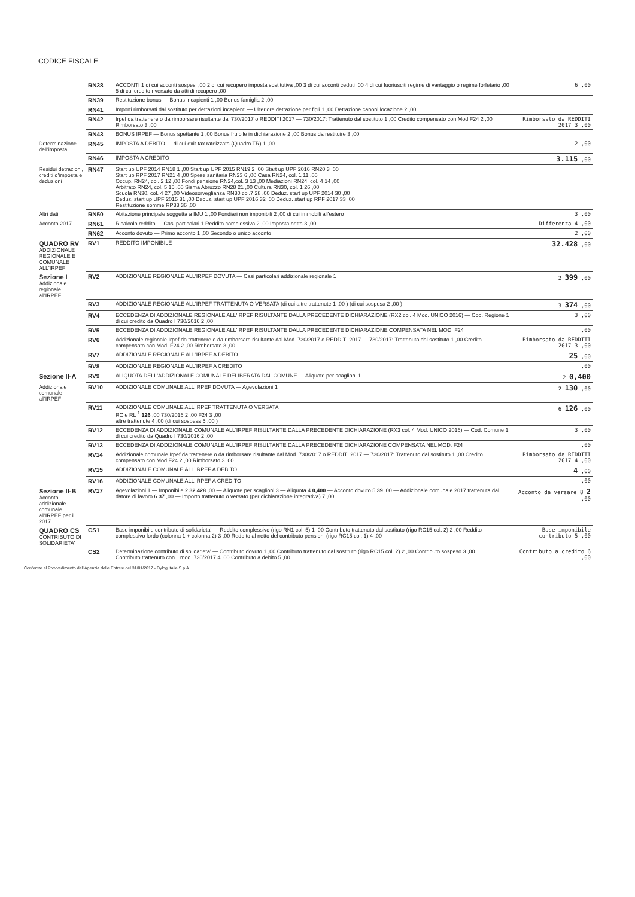CODICE FISCALE
| | RN38 | ACCONTI 1 di cui acconti sospesi ,00 2 di cui recupero imposta sostitutiva ,00 3 di cui acconti ceduti ,00 4 di cui fuoriusciti regime di vantaggio o regime forfetario ,00 5 di cui credito riversato da atti di recupero ,00 | 6 ,00 |
| | RN39 | Restituzione bonus — Bonus incapienti 1 ,00 Bonus famiglia 2 ,00 | |
| | RN41 | Importi rimborsati dal sostituto per detrazioni incapienti — Ulteriore detrazione per figli 1 ,00 Detrazione canoni locazione 2 ,00 | |
| | RN42 | Irpef da trattenere o da rimborsare risultante dal 730/2017 o REDDITI 2017 — 730/2017: Trattenuto dal sostituto 1 ,00 Credito compensato con Mod F24 2 ,00 Rimborsato 3 ,00 | Rimborsato da REDDITI 2017 3 ,00 |
| | RN43 | BONUS IRPEF — Bonus spettante 1 ,00 Bonus fruibile in dichiarazione 2 ,00 Bonus da restituire 3 ,00 | |
| Determinazione dell'imposta | RN45 | IMPOSTA A DEBITO — di cui exit-tax rateizzata (Quadro TR) 1 ,00 | 2 ,00 |
| | RN46 | IMPOSTA A CREDITO | 3.115 ,00 |
| Residui detrazioni, crediti d'imposta e deduzioni | RN47 | Start up UPF 2014 RN18 1 ,00 Start up UPF 2015 RN19 2 ,00 Start up UPF 2016 RN20 3 ,00 Start up RPF 2017 RN21 4 ,00 Spese sanitaria RN23 6 ,00 Casa RN24, col. 1 11 ,00 Occup. RN24, col. 2 12 ,00 Fondi pensione RN24,col. 3 13 ,00 Mediazioni RN24, col. 4 14 ,00 Arbitrato RN24, col. 5 15 ,00 Sisma Abruzzo RN28 21 ,00 Cultura RN30, col. 1 26 ,00 Scuola RN30, col. 4 27 ,00 Videosorveglianza RN30 col.7 28 ,00 Deduz. start up UPF 2014 30 ,00 Deduz. start up UPF 2015 31 ,00 Deduz. start up UPF 2016 32 ,00 Deduz. start up RPF 2017 33 ,00 Restituzione somme RP33 36 ,00 | |
| Altri dati | RN50 | Abitazione principale soggetta a IMU 1 ,00 Fondiari non imponibili 2 ,00 di cui immobili all'estero | 3 ,00 |
| Acconto 2017 | RN61 | Ricalcolo reddito — Casi particolari 1 Reddito complessivo 2 ,00 Imposta netta 3 ,00 | Differenza 4 ,00 |
| | RN62 | Acconto dovuto — Primo acconto 1 ,00 Secondo o unico acconto | 2 ,00 |
| QUADRO RV ADDIZIONALE REGIONALE E COMUNALE ALL'IRPEF | RV1 | REDDITO IMPONIBILE | 32.428 ,00 |
| Sezione I Addizionale regionale all'IRPEF | RV2 | ADDIZIONALE REGIONALE ALL'IRPEF DOVUTA — Casi particolari addizionale regionale 1 | 2 399 ,00 |
| | RV3 | ADDIZIONALE REGIONALE ALL'IRPEF TRATTENUTA O VERSATA (di cui altre trattenute 1 ,00 ) (di cui sospesa 2 ,00 ) | 3 374 ,00 |
| | RV4 | ECCEDENZA DI ADDIZIONALE REGIONALE ALL'IRPEF RISULTANTE DALLA PRECEDENTE DICHIARAZIONE (RX2 col. 4 Mod. UNICO 2016) — Cod. Regione 1 di cui credito da Quadro I 730/2016 2 ,00 | 3 ,00 |
| | RV5 | ECCEDENZA DI ADDIZIONALE REGIONALE ALL'IRPEF RISULTANTE DALLA PRECEDENTE DICHIARAZIONE COMPENSATA NEL MOD. F24 | ,00 |
| | RV6 | Addizionale regionale Irpef da trattenere o da rimborsare risultante dal Mod. 730/2017 o REDDITI 2017 — 730/2017: Trattenuto dal sostituto 1 ,00 Credito compensato con Mod. F24 2 ,00 Rimborsato 3 ,00 | Rimborsato da REDDITI 2017 3 ,00 |
| | RV7 | ADDIZIONALE REGIONALE ALL'IRPEF A DEBITO | 25 ,00 |
| | RV8 | ADDIZIONALE REGIONALE ALL'IRPEF A CREDITO | ,00 |
| Sezione II-A | RV9 | ALIQUOTA DELL'ADDIZIONALE COMUNALE DELIBERATA DAL COMUNE — Aliquote per scaglioni 1 | 2 0,400 |
| Addizionale comunale all'IRPEF | RV10 | ADDIZIONALE COMUNALE ALL'IRPEF DOVUTA — Agevolazioni 1 | 2 130 ,00 |
| | RV11 | ADDIZIONALE COMUNALE ALL'IRPEF TRATTENUTA O VERSATA RC e RL <sup>1</sup> 126 ,00 730/2016 2 ,00 F24 3 ,00 altre trattenute 4 ,00 (di cui sospesa 5 ,00 ) | 6 126 ,00 |
| | RV12 | ECCEDENZA DI ADDIZIONALE COMUNALE ALL'IRPEF RISULTANTE DALLA PRECEDENTE DICHIARAZIONE (RX3 col. 4 Mod. UNICO 2016) — Cod. Comune 1 di cui credito da Quadro I 730/2016 2 ,00 | 3 ,00 |
| | RV13 | ECCEDENZA DI ADDIZIONALE COMUNALE ALL'IRPEF RISULTANTE DALLA PRECEDENTE DICHIARAZIONE COMPENSATA NEL MOD. F24 | ,00 |
| | RV14 | Addizionale comunale Irpef da trattenere o da rimborsare risultante dal Mod. 730/2017 o REDDITI 2017 — 730/2017: Trattenuto dal sostituto 1 ,00 Credito compensato con Mod F24 2 ,00 Rimborsato 3 ,00 | Rimborsato da REDDITI 2017 4 ,00 |
| | RV15 | ADDIZIONALE COMUNALE ALL'IRPEF A DEBITO | 4 ,00 |
| | RV16 | ADDIZIONALE COMUNALE ALL'IRPEF A CREDITO | ,00 |
| Sezione II-B Acconto addizionale comunale all'IRPEF per il 2017 | RV17 | Agevolazioni 1 — Imponibile 2 32.428 ,00 — Aliquote per scaglioni 3 — Aliquota 4 0,400 — Acconto dovuto 5 39 ,00 — Addizionale comunale 2017 trattenuta dal datore di lavoro 6 37 ,00 — Importo trattenuto o versato (per dichiarazione integrativa) 7 ,00 | Acconto da versare 8 2 ,00 |
| QUADRO CS CONTRIBUTO DI SOLIDARIETA' | CS1 | Base imponibile contributo di solidarieta' — Reddito complessivo (rigo RN1 col. 5) 1 ,00 Contributo trattenuto dal sostituto (rigo RC15 col. 2) 2 ,00 Reddito complessivo lordo (colonna 1 + colonna 2) 3 ,00 Reddito al netto del contributo pensioni (rigo RC15 col. 1) 4 ,00 | Base imponibile contributo 5 ,00 |
| | CS2 | Determinazione contributo di solidarieta' — Contributo dovuto 1 ,00 Contributo trattenuto dal sostituto (rigo RC15 col. 2) 2 ,00 Contributo sospeso 3 ,00 Contributo trattenuto con il mod. 730/2017 4 ,00 Contributo a debito 5 ,00 | Contributo a credito 6 ,00 |
Conforme al Provvedimento dell'Agenzia delle Entrate del 31/01/2017 - Dylog Italia S.p.A.